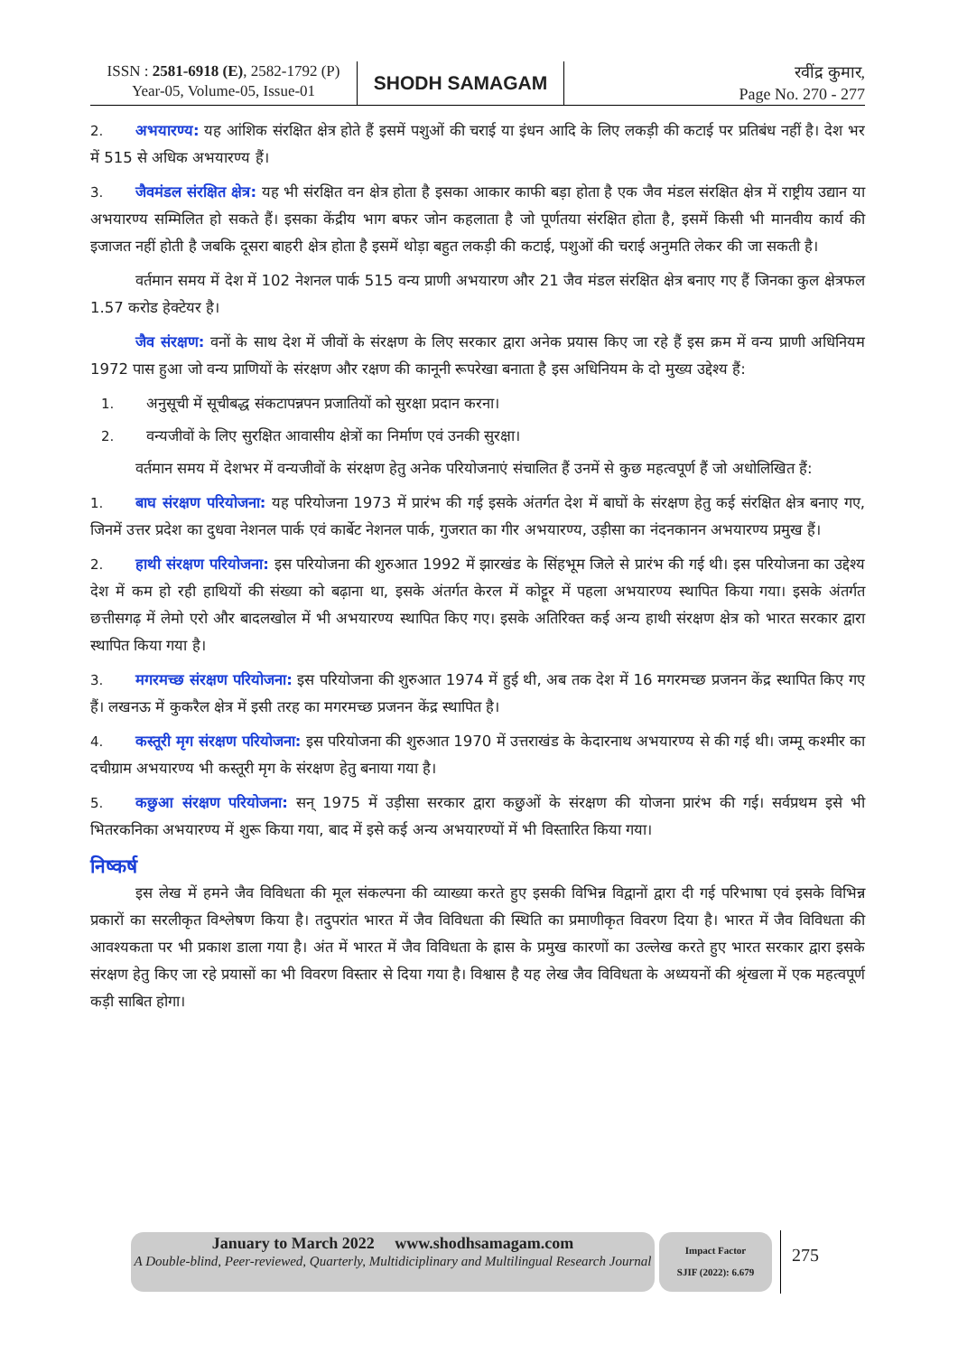ISSN : 2581-6918 (E), 2582-1792 (P)
Year-05, Volume-05, Issue-01
SHODH SAMAGAM
रवींद्र कुमार,
Page No. 270 - 277
2. अभयारण्य: यह आंशिक संरक्षित क्षेत्र होते हैं इसमें पशुओं की चराई या इंधन आदि के लिए लकड़ी की कटाई पर प्रतिबंध नहीं है। देश भर में 515 से अधिक अभयारण्य हैं।
3. जैवमंडल संरक्षित क्षेत्र: यह भी संरक्षित वन क्षेत्र होता है इसका आकार काफी बड़ा होता है एक जैव मंडल संरक्षित क्षेत्र में राष्ट्रीय उद्यान या अभयारण्य सम्मिलित हो सकते हैं। इसका केंद्रीय भाग बफर जोन कहलाता है जो पूर्णतया संरक्षित होता है, इसमें किसी भी मानवीय कार्य की इजाजत नहीं होती है जबकि दूसरा बाहरी क्षेत्र होता है इसमें थोड़ा बहुत लकड़ी की कटाई, पशुओं की चराई अनुमति लेकर की जा सकती है।
वर्तमान समय में देश में 102 नेशनल पार्क 515 वन्य प्राणी अभयारण और 21 जैव मंडल संरक्षित क्षेत्र बनाए गए हैं जिनका कुल क्षेत्रफल 1.57 करोड हेक्टेयर है।
जैव संरक्षण: वनों के साथ देश में जीवों के संरक्षण के लिए सरकार द्वारा अनेक प्रयास किए जा रहे हैं इस क्रम में वन्य प्राणी अधिनियम 1972 पास हुआ जो वन्य प्राणियों के संरक्षण और रक्षण की कानूनी रूपरेखा बनाता है इस अधिनियम के दो मुख्य उद्देश्य हैं:
1. अनुसूची में सूचीबद्ध संकटापन्नपन प्रजातियों को सुरक्षा प्रदान करना।
2. वन्यजीवों के लिए सुरक्षित आवासीय क्षेत्रों का निर्माण एवं उनकी सुरक्षा।
वर्तमान समय में देशभर में वन्यजीवों के संरक्षण हेतु अनेक परियोजनाएं संचालित हैं उनमें से कुछ महत्वपूर्ण हैं जो अधोलिखित हैं:
1. बाघ संरक्षण परियोजना: यह परियोजना 1973 में प्रारंभ की गई इसके अंतर्गत देश में बाघों के संरक्षण हेतु कई संरक्षित क्षेत्र बनाए गए, जिनमें उत्तर प्रदेश का दुधवा नेशनल पार्क एवं कार्बेट नेशनल पार्क, गुजरात का गीर अभयारण्य, उड़ीसा का नंदनकानन अभयारण्य प्रमुख हैं।
2. हाथी संरक्षण परियोजना: इस परियोजना की शुरुआत 1992 में झारखंड के सिंहभूम जिले से प्रारंभ की गई थी। इस परियोजना का उद्देश्य देश में कम हो रही हाथियों की संख्या को बढ़ाना था, इसके अंतर्गत केरल में कोट्टूर में पहला अभयारण्य स्थापित किया गया। इसके अंतर्गत छत्तीसगढ़ में लेमो एरो और बादलखोल में भी अभयारण्य स्थापित किए गए। इसके अतिरिक्त कई अन्य हाथी संरक्षण क्षेत्र को भारत सरकार द्वारा स्थापित किया गया है।
3. मगरमच्छ संरक्षण परियोजना: इस परियोजना की शुरुआत 1974 में हुई थी, अब तक देश में 16 मगरमच्छ प्रजनन केंद्र स्थापित किए गए हैं। लखनऊ में कुकरैल क्षेत्र में इसी तरह का मगरमच्छ प्रजनन केंद्र स्थापित है।
4. कस्तूरी मृग संरक्षण परियोजना: इस परियोजना की शुरुआत 1970 में उत्तराखंड के केदारनाथ अभयारण्य से की गई थी। जम्मू कश्मीर का दचीग्राम अभयारण्य भी कस्तूरी मृग के संरक्षण हेतु बनाया गया है।
5. कछुआ संरक्षण परियोजना: सन् 1975 में उड़ीसा सरकार द्वारा कछुओं के संरक्षण की योजना प्रारंभ की गई। सर्वप्रथम इसे भी भितरकनिका अभयारण्य में शुरू किया गया, बाद में इसे कई अन्य अभयारण्यों में भी विस्तारित किया गया।
निष्कर्ष
इस लेख में हमने जैव विविधता की मूल संकल्पना की व्याख्या करते हुए इसकी विभिन्न विद्वानों द्वारा दी गई परिभाषा एवं इसके विभिन्न प्रकारों का सरलीकृत विश्लेषण किया है। तदुपरांत भारत में जैव विविधता की स्थिति का प्रमाणीकृत विवरण दिया है। भारत में जैव विविधता की आवश्यकता पर भी प्रकाश डाला गया है। अंत में भारत में जैव विविधता के ह्रास के प्रमुख कारणों का उल्लेख करते हुए भारत सरकार द्वारा इसके संरक्षण हेतु किए जा रहे प्रयासों का भी विवरण विस्तार से दिया गया है। विश्वास है यह लेख जैव विविधता के अध्ययनों की श्रृंखला में एक महत्वपूर्ण कड़ी साबित होगा।
January to March 2022 www.shodhsamagam.com
A Double-blind, Peer-reviewed, Quarterly, Multidiciplinary and Multilingual Research Journal
Impact Factor
SJIF (2022): 6.679
275